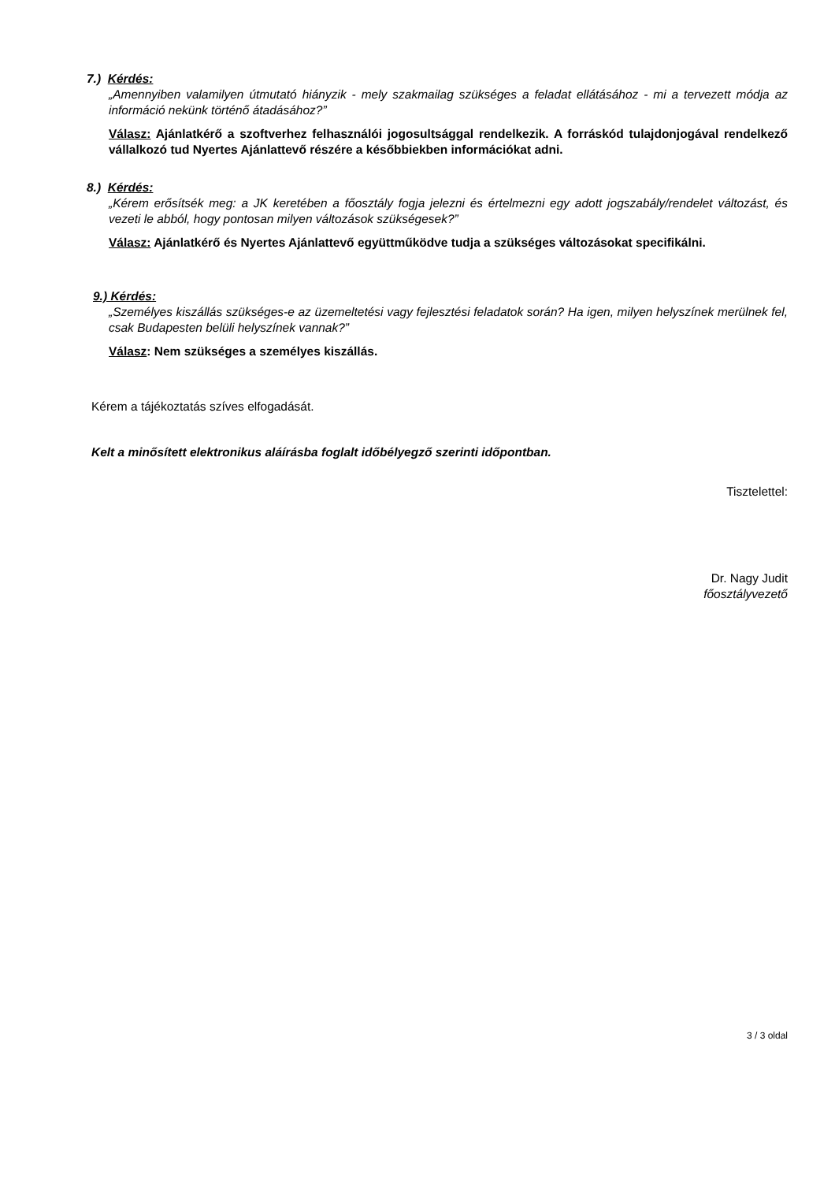7.) Kérdés:
„Amennyiben valamilyen útmutató hiányzik - mely szakmailag szükséges a feladat ellátásához - mi a tervezett módja az információ nekünk történő átadásához?”
Válasz: Ajánlatkérő a szoftverhez felhasználói jogosultsággal rendelkezik. A forráskód tulajdonjogával rendelkező vállalkozó tud Nyertes Ajánlattevő részére a későbbiekben információkat adni.
8.) Kérdés:
„Kérem erősítsék meg: a JK keretében a főosztály fogja jelezni és értelmezni egy adott jogszabály/rendelet változást, és vezeti le abból, hogy pontosan milyen változások szükségesek?”
Válasz: Ajánlatkérő és Nyertes Ajánlattevő együttműködve tudja a szükséges változásokat specifikálni.
9.) Kérdés:
„Személyes kiszállás szükséges-e az üzemeltetési vagy fejlesztési feladatok során? Ha igen, milyen helyszínek merülnek fel, csak Budapesten belüli helyszínek vannak?”
Válasz: Nem szükséges a személyes kiszállás.
Kérem a tájékoztatás szíves elfogadását.
Kelt a minősített elektronikus aláírásba foglalt időbélyegző szerinti időpontban.
Tisztelettel:
Dr. Nagy Judit
főosztályvezető
3 / 3 oldal